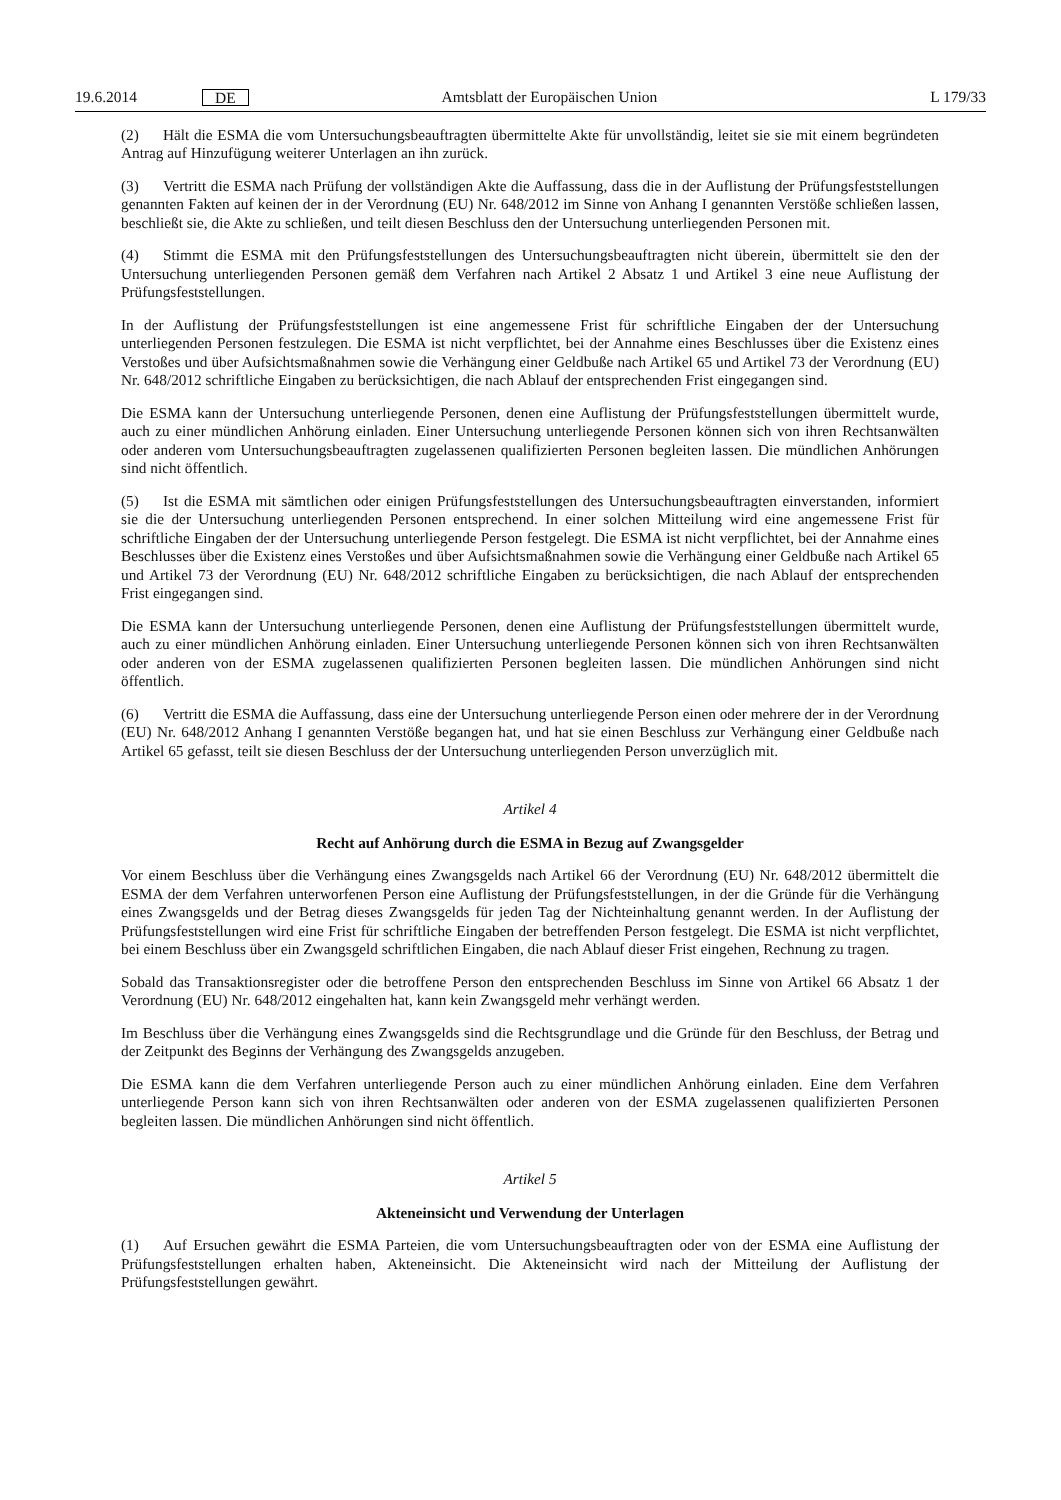19.6.2014 DE Amtsblatt der Europäischen Union L 179/33
(2) Hält die ESMA die vom Untersuchungsbeauftragten übermittelte Akte für unvollständig, leitet sie sie mit einem begründeten Antrag auf Hinzufügung weiterer Unterlagen an ihn zurück.
(3) Vertritt die ESMA nach Prüfung der vollständigen Akte die Auffassung, dass die in der Auflistung der Prüfungsfest­stellungen genannten Fakten auf keinen der in der Verordnung (EU) Nr. 648/2012 im Sinne von Anhang I genannten Verstöße schließen lassen, beschließt sie, die Akte zu schließen, und teilt diesen Beschluss den der Untersuchung unterlie­genden Personen mit.
(4) Stimmt die ESMA mit den Prüfungsfeststellungen des Untersuchungsbeauftragten nicht überein, übermittelt sie den der Untersuchung unterliegenden Personen gemäß dem Verfahren nach Artikel 2 Absatz 1 und Artikel 3 eine neue Auflistung der Prüfungsfeststellungen.
In der Auflistung der Prüfungsfeststellungen ist eine angemessene Frist für schriftliche Eingaben der der Untersuchung unterliegenden Personen festzulegen. Die ESMA ist nicht verpflichtet, bei der Annahme eines Beschlusses über die Exis­tenz eines Verstoßes und über Aufsichtsmaßnahmen sowie die Verhängung einer Geldbuße nach Artikel 65 und Arti­kel 73 der Verordnung (EU) Nr. 648/2012 schriftliche Eingaben zu berücksichtigen, die nach Ablauf der entsprechenden Frist eingegangen sind.
Die ESMA kann der Untersuchung unterliegende Personen, denen eine Auflistung der Prüfungsfeststellungen übermittelt wurde, auch zu einer mündlichen Anhörung einladen. Einer Untersuchung unterliegende Personen können sich von ihren Rechtsanwälten oder anderen vom Untersuchungsbeauftragten zugelassenen qualifizierten Personen begleiten las­sen. Die mündlichen Anhörungen sind nicht öffentlich.
(5) Ist die ESMA mit sämtlichen oder einigen Prüfungsfeststellungen des Untersuchungsbeauftragten einverstanden, informiert sie die der Untersuchung unterliegenden Personen entsprechend. In einer solchen Mitteilung wird eine ange­messene Frist für schriftliche Eingaben der der Untersuchung unterliegende Person festgelegt. Die ESMA ist nicht ver­pflichtet, bei der Annahme eines Beschlusses über die Existenz eines Verstoßes und über Aufsichtsmaßnahmen sowie die Verhängung einer Geldbuße nach Artikel 65 und Artikel 73 der Verordnung (EU) Nr. 648/2012 schriftliche Eingaben zu berücksichtigen, die nach Ablauf der entsprechenden Frist eingegangen sind.
Die ESMA kann der Untersuchung unterliegende Personen, denen eine Auflistung der Prüfungsfeststellungen übermittelt wurde, auch zu einer mündlichen Anhörung einladen. Einer Untersuchung unterliegende Personen können sich von ihren Rechtsanwälten oder anderen von der ESMA zugelassenen qualifizierten Personen begleiten lassen. Die mündlichen Anhörungen sind nicht öffentlich.
(6) Vertritt die ESMA die Auffassung, dass eine der Untersuchung unterliegende Person einen oder mehrere der in der Verordnung (EU) Nr. 648/2012 Anhang I genannten Verstöße begangen hat, und hat sie einen Beschluss zur Verhängung einer Geldbuße nach Artikel 65 gefasst, teilt sie diesen Beschluss der der Untersuchung unterliegenden Person unverzüg­lich mit.
Artikel 4
Recht auf Anhörung durch die ESMA in Bezug auf Zwangsgelder
Vor einem Beschluss über die Verhängung eines Zwangsgelds nach Artikel 66 der Verordnung (EU) Nr. 648/2012 über­mittelt die ESMA der dem Verfahren unterworfenen Person eine Auflistung der Prüfungsfeststellungen, in der die Gründe für die Verhängung eines Zwangsgelds und der Betrag dieses Zwangsgelds für jeden Tag der Nichteinhaltung genannt werden. In der Auflistung der Prüfungsfeststellungen wird eine Frist für schriftliche Eingaben der betreffenden Person festgelegt. Die ESMA ist nicht verpflichtet, bei einem Beschluss über ein Zwangsgeld schriftlichen Eingaben, die nach Ablauf dieser Frist eingehen, Rechnung zu tragen.
Sobald das Transaktionsregister oder die betroffene Person den entsprechenden Beschluss im Sinne von Artikel 66 Absatz 1 der Verordnung (EU) Nr. 648/2012 eingehalten hat, kann kein Zwangsgeld mehr verhängt werden.
Im Beschluss über die Verhängung eines Zwangsgelds sind die Rechtsgrundlage und die Gründe für den Beschluss, der Betrag und der Zeitpunkt des Beginns der Verhängung des Zwangsgelds anzugeben.
Die ESMA kann die dem Verfahren unterliegende Person auch zu einer mündlichen Anhörung einladen. Eine dem Ver­fahren unterliegende Person kann sich von ihren Rechtsanwälten oder anderen von der ESMA zugelassenen qualifizierten Personen begleiten lassen. Die mündlichen Anhörungen sind nicht öffentlich.
Artikel 5
Akteneinsicht und Verwendung der Unterlagen
(1) Auf Ersuchen gewährt die ESMA Parteien, die vom Untersuchungsbeauftragten oder von der ESMA eine Auflistung der Prüfungsfeststellungen erhalten haben, Akteneinsicht. Die Akteneinsicht wird nach der Mitteilung der Auflistung der Prüfungsfeststellungen gewährt.